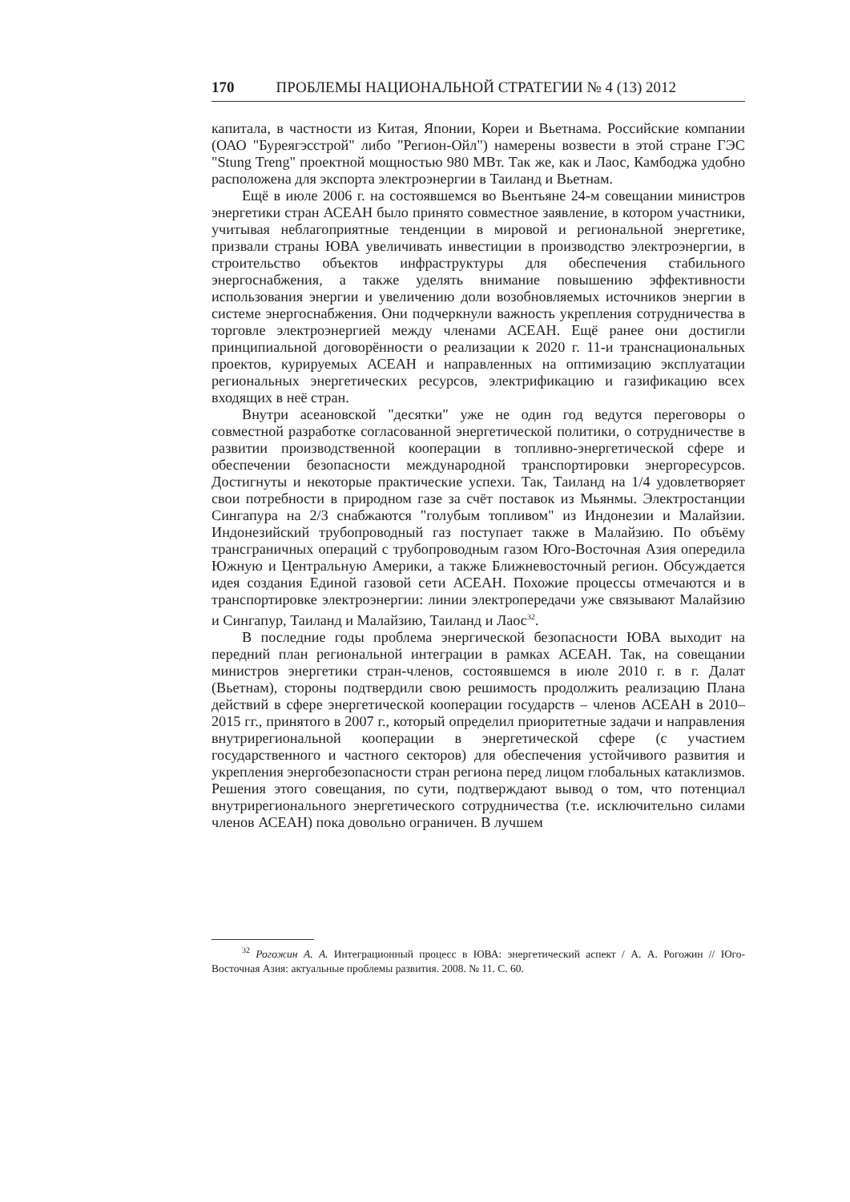170 ПРОБЛЕМЫ НАЦИОНАЛЬНОЙ СТРАТЕГИИ № 4 (13) 2012
капитала, в частности из Китая, Японии, Кореи и Вьетнама. Российские компании (ОАО "Буреягэсстрой" либо "Регион-Ойл") намерены возвести в этой стране ГЭС "Stung Treng" проектной мощностью 980 МВт. Так же, как и Лаос, Камбоджа удобно расположена для экспорта электроэнергии в Таиланд и Вьетнам.
Ещё в июле 2006 г. на состоявшемся во Вьентьяне 24-м совещании министров энергетики стран АСЕАН было принято совместное заявление, в котором участники, учитывая неблагоприятные тенденции в мировой и региональной энергетике, призвали страны ЮВА увеличивать инвестиции в производство электроэнергии, в строительство объектов инфраструктуры для обеспечения стабильного энергоснабжения, а также уделять внимание повышению эффективности использования энергии и увеличению доли возобновляемых источников энергии в системе энергоснабжения. Они подчеркнули важность укрепления сотрудничества в торговле электроэнергией между членами АСЕАН. Ещё ранее они достигли принципиальной договорённости о реализации к 2020 г. 11-и транснациональных проектов, курируемых АСЕАН и направленных на оптимизацию эксплуатации региональных энергетических ресурсов, электрификацию и газификацию всех входящих в неё стран.
Внутри асеановской "десятки" уже не один год ведутся переговоры о совместной разработке согласованной энергетической политики, о сотрудничестве в развитии производственной кооперации в топливно-энергетической сфере и обеспечении безопасности международной транспортировки энергоресурсов. Достигнуты и некоторые практические успехи. Так, Таиланд на 1/4 удовлетворяет свои потребности в природном газе за счёт поставок из Мьянмы. Электростанции Сингапура на 2/3 снабжаются "голубым топливом" из Индонезии и Малайзии. Индонезийский трубопроводный газ поступает также в Малайзию. По объёму трансграничных операций с трубопроводным газом Юго-Восточная Азия опередила Южную и Центральную Америки, а также Ближневосточный регион. Обсуждается идея создания Единой газовой сети АСЕАН. Похожие процессы отмечаются и в транспортировке электроэнергии: линии электропередачи уже связывают Малайзию и Сингапур, Таиланд и Малайзию, Таиланд и Лаос<sup>32</sup>.
В последние годы проблема энергической безопасности ЮВА выходит на передний план региональной интеграции в рамках АСЕАН. Так, на совещании министров энергетики стран-членов, состоявшемся в июле 2010 г. в г. Далат (Вьетнам), стороны подтвердили свою решимость продолжить реализацию Плана действий в сфере энергетической кооперации государств – членов АСЕАН в 2010–2015 гг., принятого в 2007 г., который определил приоритетные задачи и направления внутрирегиональной кооперации в энергетической сфере (с участием государственного и частного секторов) для обеспечения устойчивого развития и укрепления энергобезопасности стран региона перед лицом глобальных катаклизмов. Решения этого совещания, по сути, подтверждают вывод о том, что потенциал внутрирегионального энергетического сотрудничества (т.е. исключительно силами членов АСЕАН) пока довольно ограничен. В лучшем
<sup>32</sup> Рогожин А. А. Интеграционный процесс в ЮВА: энергетический аспект / А. А. Рогожин // Юго-Восточная Азия: актуальные проблемы развития. 2008. № 11. С. 60.